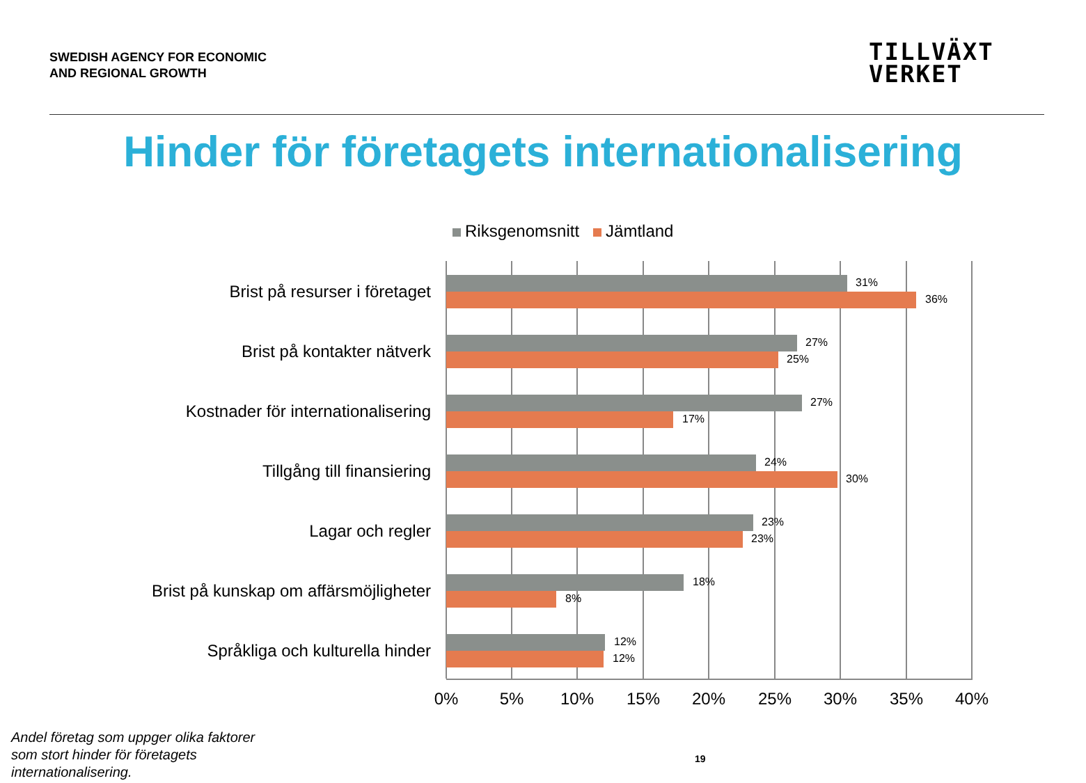SWEDISH AGENCY FOR ECONOMIC
AND REGIONAL GROWTH
TILLVÄXT
VERKET
Hinder för företagets internationalisering
Riksgenomsnitt Jämtland
Brist på resurser i företaget 31%
36%
Brist på kontakter nätverk 27%
25%
Kostnader för internationalisering 27%
17%
Tillgång till finansiering 24%
30%
Lagar och regler 23%
23%
Brist på kunskap om affärsmöjligheter 18%
8%
Språkliga och kulturella hinder 12%
12%
0% 5% 10% 15% 20% 25% 30% 35% 40%
Andel företag som uppger olika faktorer
som stort hinder för företagets
internationalisering.
19